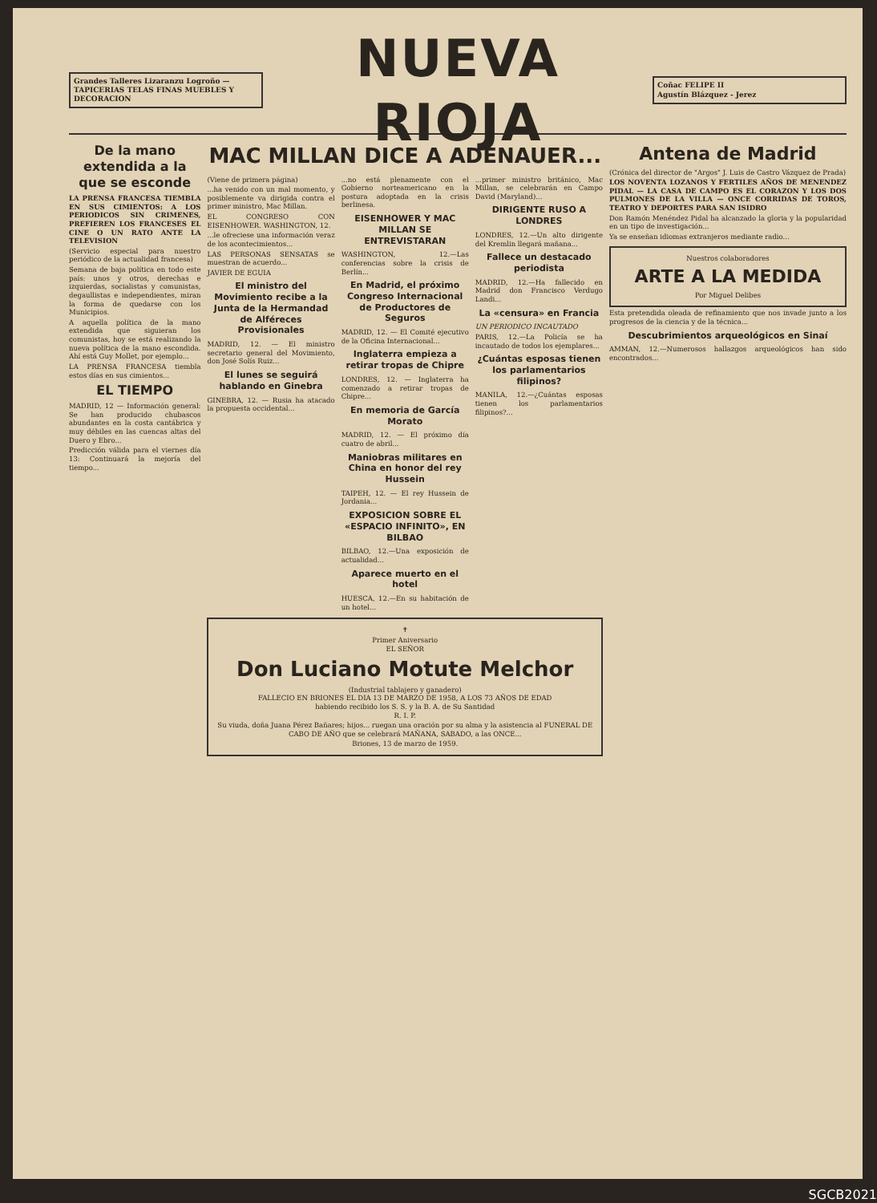Grandes Talleres Lizaranzu Logroño — TAPICERIAS TELAS FINAS MUEBLES Y DECORACION
NUEVA RIOJA
Coñac FELIPE II
Agustín Blázquez - Jerez
De la mano extendida a la que se esconde
LA PRENSA FRANCESA TIEMBLA EN SUS CIMIENTOS: A LOS PERIODICOS SIN CRIMENES, PREFIEREN LOS FRANCESES EL CINE O UN RATO ANTE LA TELEVISION
(Servicio especial para nuestro periódico de la actualidad francesa)
Semana de baja política en todo este país: unos y otros, derechas e izquierdas, socialistas y comunistas, degaullistas e independientes, miran la forma de quedarse con los Municipios.
A aquella política de la mano extendida que siguieran los comunistas, hoy se está realizando la nueva política de la mano escondida. Ahí está Guy Mollet, por ejemplo...
LA PRENSA FRANCESA tiembla estos días en sus cimientos...
EL TIEMPO
MADRID, 12 — Información general: Se han producido chubascos abundantes en la costa cantábrica y muy débiles en las cuencas altas del Duero y Ebro...
Predicción válida para el viernes día 13: Continuará la mejoría del tiempo...
MAC MILLAN DICE A ADENAUER...
(Viene de primera página)
...ha venido con un mal momento, y posiblemente va dirigida contra el primer ministro, Mac Millan.
EL CONGRESO CON EISENHOWER. WASHINGTON, 12.
...le ofreciese una información veraz de los acontecimientos...
LAS PERSONAS SENSATAS se muestran de acuerdo...
JAVIER DE EGUIA
El ministro del Movimiento recibe a la Junta de la Hermandad de Alféreces Provisionales
MADRID, 12. — El ministro secretario general del Movimiento, don José Solís Ruiz...
El lunes se seguirá hablando en Ginebra
GINEBRA, 12. — Rusia ha atacado la propuesta occidental...
...no está plenamente con el Gobierno norteamericano en la postura adoptada en la crisis berlinesa.
EISENHOWER Y MAC MILLAN SE ENTREVISTARAN
WASHINGTON, 12.—Las conferencias sobre la crisis de Berlín...
En Madrid, el próximo Congreso Internacional de Productores de Seguros
MADRID, 12. — El Comité ejecutivo de la Oficina Internacional...
Inglaterra empieza a retirar tropas de Chipre
LONDRES, 12. — Inglaterra ha comenzado a retirar tropas de Chipre...
En memoria de García Morato
MADRID, 12. — El próximo día cuatro de abril...
Maniobras militares en China en honor del rey Hussein
TAIPEH, 12. — El rey Hussein de Jordania...
EXPOSICION SOBRE EL «ESPACIO INFINITO», EN BILBAO
BILBAO, 12.—Una exposición de actualidad...
Aparece muerto en el hotel
HUESCA, 12.—En su habitación de un hotel...
...primer ministro británico, Mac Millan, se celebrarán en Campo David (Maryland)...
DIRIGENTE RUSO A LONDRES
LONDRES, 12.—Un alto dirigente del Kremlin llegará mañana...
Fallece un destacado periodista
MADRID, 12.—Ha fallecido en Madrid don Francisco Verdugo Landi...
La «censura» en Francia
UN PERIODICO INCAUTADO
PARIS, 12.—La Policía se ha incautado de todos los ejemplares...
¿Cuántas esposas tienen los parlamentarios filipinos?
MANILA, 12.—¿Cuántas esposas tienen los parlamentarios filipinos?...
✝
Primer Aniversario
EL SEÑOR
Don Luciano Motute Melchor
(Industrial tablajero y ganadero)
FALLECIO EN BRIONES EL DIA 13 DE MARZO DE 1958, A LOS 73 AÑOS DE EDAD
habiendo recibido los S. S. y la B. A. de Su Santidad
R. I. P.
Su viuda, doña Juana Pérez Bañares; hijos... ruegan una oración por su alma y la asistencia al FUNERAL DE CABO DE AÑO que se celebrará MAÑANA, SABADO, a las ONCE...
Briones, 13 de marzo de 1959.
Antena de Madrid
(Crónica del director de "Argos" J. Luis de Castro Vázquez de Prada)
LOS NOVENTA LOZANOS Y FERTILES AÑOS DE MENENDEZ PIDAL — LA CASA DE CAMPO ES EL CORAZON Y LOS DOS PULMONES DE LA VILLA — ONCE CORRIDAS DE TOROS, TEATRO Y DEPORTES PARA SAN ISIDRO
Don Ramón Menéndez Pidal ha alcanzado la gloria y la popularidad en un tipo de investigación...
Ya se enseñan idiomas extranjeros mediante radio...
Nuestros colaboradores
ARTE A LA MEDIDA
Por Miguel Delibes
Esta pretendida oleada de refinamiento que nos invade junto a los progresos de la ciencia y de la técnica...
Descubrimientos arqueológicos en Sinaí
AMMAN, 12.—Numerosos hallazgos arqueológicos han sido encontrados...
SGCB2021